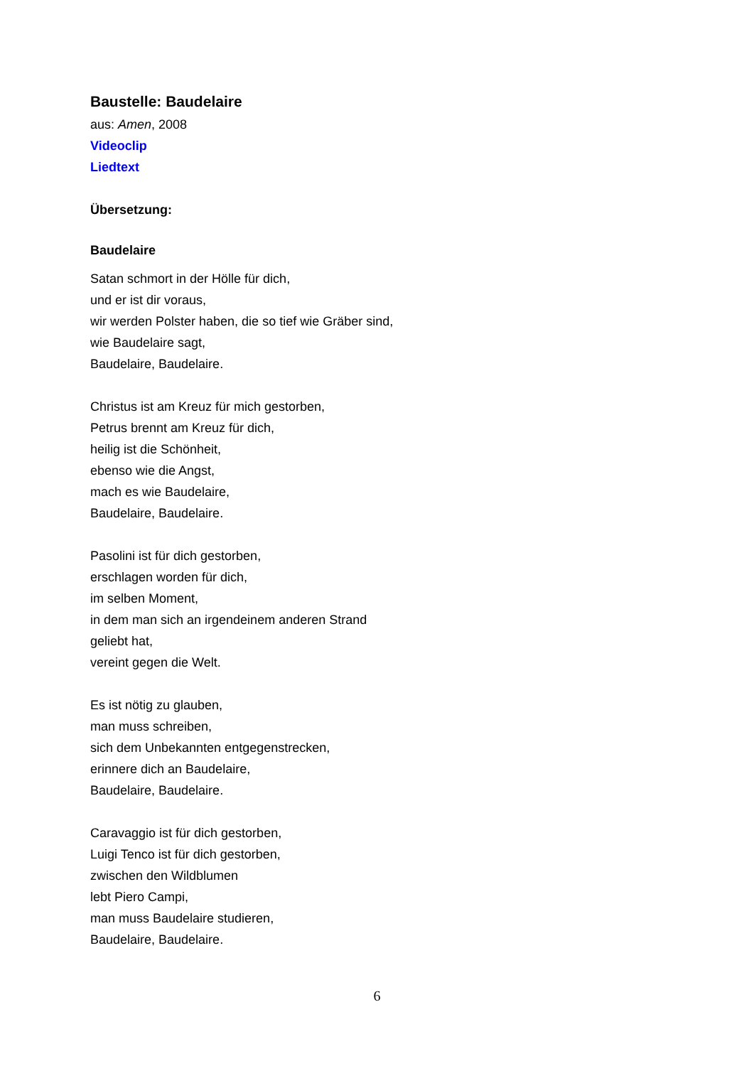Baustelle: Baudelaire
aus: Amen, 2008
Videoclip
Liedtext
Übersetzung:
Baudelaire
Satan schmort in der Hölle für dich,
und er ist dir voraus,
wir werden Polster haben, die so tief wie Gräber sind,
wie Baudelaire sagt,
Baudelaire, Baudelaire.
Christus ist am Kreuz für mich gestorben,
Petrus brennt am Kreuz für dich,
heilig ist die Schönheit,
ebenso wie die Angst,
mach es wie Baudelaire,
Baudelaire, Baudelaire.
Pasolini ist für dich gestorben,
erschlagen worden für dich,
im selben Moment,
in dem man sich an irgendeinem anderen Strand
geliebt hat,
vereint gegen die Welt.
Es ist nötig zu glauben,
man muss schreiben,
sich dem Unbekannten entgegenstrecken,
erinnere dich an Baudelaire,
Baudelaire, Baudelaire.
Caravaggio ist für dich gestorben,
Luigi Tenco ist für dich gestorben,
zwischen den Wildblumen
lebt Piero Campi,
man muss Baudelaire studieren,
Baudelaire, Baudelaire.
6